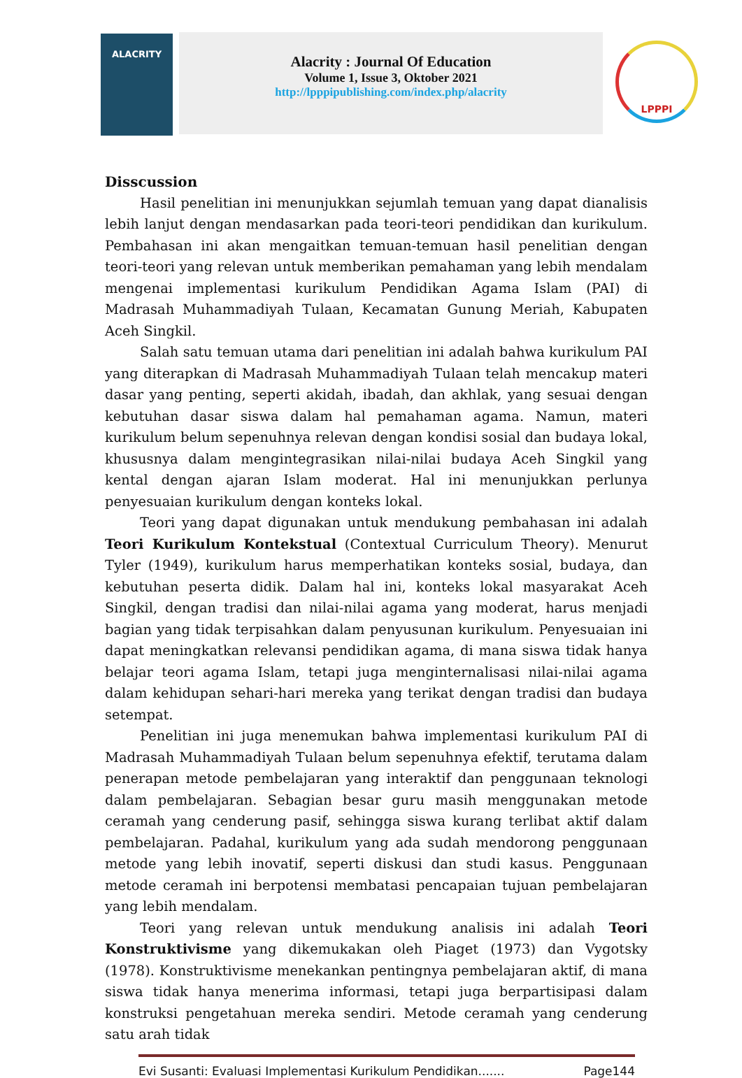ALACRITY
Alacrity : Journal Of Education
Volume 1, Issue 3, Oktober 2021
http://lpppipublishing.com/index.php/alacrity
LPPPI
Disscussion
Hasil penelitian ini menunjukkan sejumlah temuan yang dapat dianalisis lebih lanjut dengan mendasarkan pada teori-teori pendidikan dan kurikulum. Pembahasan ini akan mengaitkan temuan-temuan hasil penelitian dengan teori-teori yang relevan untuk memberikan pemahaman yang lebih mendalam mengenai implementasi kurikulum Pendidikan Agama Islam (PAI) di Madrasah Muhammadiyah Tulaan, Kecamatan Gunung Meriah, Kabupaten Aceh Singkil.
Salah satu temuan utama dari penelitian ini adalah bahwa kurikulum PAI yang diterapkan di Madrasah Muhammadiyah Tulaan telah mencakup materi dasar yang penting, seperti akidah, ibadah, dan akhlak, yang sesuai dengan kebutuhan dasar siswa dalam hal pemahaman agama. Namun, materi kurikulum belum sepenuhnya relevan dengan kondisi sosial dan budaya lokal, khususnya dalam mengintegrasikan nilai-nilai budaya Aceh Singkil yang kental dengan ajaran Islam moderat. Hal ini menunjukkan perlunya penyesuaian kurikulum dengan konteks lokal.
Teori yang dapat digunakan untuk mendukung pembahasan ini adalah Teori Kurikulum Kontekstual (Contextual Curriculum Theory). Menurut Tyler (1949), kurikulum harus memperhatikan konteks sosial, budaya, dan kebutuhan peserta didik. Dalam hal ini, konteks lokal masyarakat Aceh Singkil, dengan tradisi dan nilai-nilai agama yang moderat, harus menjadi bagian yang tidak terpisahkan dalam penyusunan kurikulum. Penyesuaian ini dapat meningkatkan relevansi pendidikan agama, di mana siswa tidak hanya belajar teori agama Islam, tetapi juga menginternalisasi nilai-nilai agama dalam kehidupan sehari-hari mereka yang terikat dengan tradisi dan budaya setempat.
Penelitian ini juga menemukan bahwa implementasi kurikulum PAI di Madrasah Muhammadiyah Tulaan belum sepenuhnya efektif, terutama dalam penerapan metode pembelajaran yang interaktif dan penggunaan teknologi dalam pembelajaran. Sebagian besar guru masih menggunakan metode ceramah yang cenderung pasif, sehingga siswa kurang terlibat aktif dalam pembelajaran. Padahal, kurikulum yang ada sudah mendorong penggunaan metode yang lebih inovatif, seperti diskusi dan studi kasus. Penggunaan metode ceramah ini berpotensi membatasi pencapaian tujuan pembelajaran yang lebih mendalam.
Teori yang relevan untuk mendukung analisis ini adalah Teori Konstruktivisme yang dikemukakan oleh Piaget (1973) dan Vygotsky (1978). Konstruktivisme menekankan pentingnya pembelajaran aktif, di mana siswa tidak hanya menerima informasi, tetapi juga berpartisipasi dalam konstruksi pengetahuan mereka sendiri. Metode ceramah yang cenderung satu arah tidak
Evi Susanti: Evaluasi Implementasi Kurikulum Pendidikan....... Page144